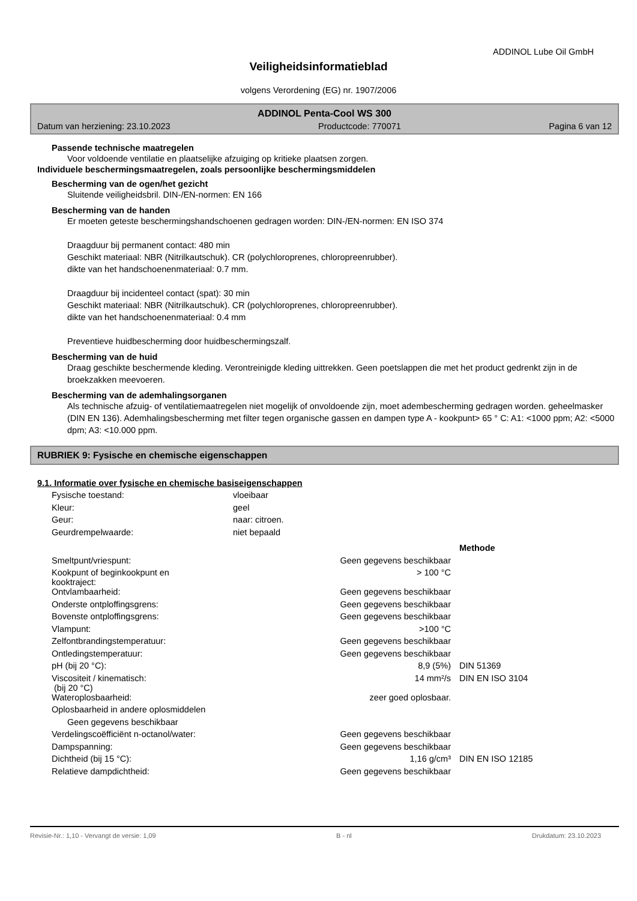ADDINOL Lube Oil GmbH
Veiligheidsinformatieblad
volgens Verordening (EG) nr. 1907/2006
ADDINOL Penta-Cool WS 300
Datum van herziening: 23.10.2023 Productcode: 770071 Pagina 6 van 12
Passende technische maatregelen
Voor voldoende ventilatie en plaatselijke afzuiging op kritieke plaatsen zorgen.
Individuele beschermingsmaatregelen, zoals persoonlijke beschermingsmiddelen
Bescherming van de ogen/het gezicht
Sluitende veiligheidsbril. DIN-/EN-normen: EN 166
Bescherming van de handen
Er moeten geteste beschermingshandschoenen gedragen worden: DIN-/EN-normen: EN ISO 374
Draagduur bij permanent contact: 480 min
Geschikt materiaal: NBR (Nitrilkautschuk). CR (polychloroprenes, chloropreenrubber).
dikte van het handschoenenmateriaal: 0.7 mm.
Draagduur bij incidenteel contact (spat): 30 min
Geschikt materiaal: NBR (Nitrilkautschuk). CR (polychloroprenes, chloropreenrubber).
dikte van het handschoenenmateriaal: 0.4 mm
Preventieve huidbescherming door huidbeschermingszalf.
Bescherming van de huid
Draag geschikte beschermende kleding. Verontreinigde kleding uittrekken. Geen poetslappen die met het product gedrenkt zijn in de broekzakken meevoeren.
Bescherming van de ademhalingsorganen
Als technische afzuig- of ventilatiemaatregelen niet mogelijk of onvoldoende zijn, moet adembescherming gedragen worden. geheelmasker (DIN EN 136). Ademhalingsbescherming met filter tegen organische gassen en dampen type A - kookpunt> 65 ° C: A1: <1000 ppm; A2: <5000 dpm; A3: <10.000 ppm.
RUBRIEK 9: Fysische en chemische eigenschappen
9.1. Informatie over fysische en chemische basiseigenschappen
| Fysische toestand: | vloeibaar |
| Kleur: | geel |
| Geur: | naar: citroen. |
| Geurdrempelwaarde: | niet bepaald |
| | | Methode |
| Smeltpunt/vriespunt: | Geen gegevens beschikbaar | |
| Kookpunt of beginkookpunt en kooktraject: | > 100 °C | |
| Ontvlambaarheid: | Geen gegevens beschikbaar | |
| Onderste ontploffingsgrens: | Geen gegevens beschikbaar | |
| Bovenste ontploffingsgrens: | Geen gegevens beschikbaar | |
| Vlampunt: | >100 °C | |
| Zelfontbrandingstemperatuur: | Geen gegevens beschikbaar | |
| Ontledingstemperatuur: | Geen gegevens beschikbaar | |
| pH (bij 20 °C): | 8,9 (5%) | DIN 51369 |
| Viscositeit / kinematisch: (bij 20 °C) | 14 mm²/s | DIN EN ISO 3104 |
| Wateroplosbaarheid: | zeer goed oplosbaar. | |
| Oplosbaarheid in andere oplosmiddelen | | |
| Geen gegevens beschikbaar | | |
| Verdelingscoëfficiënt n-octanol/water: | Geen gegevens beschikbaar | |
| Dampspanning: | Geen gegevens beschikbaar | |
| Dichtheid (bij 15 °C): | 1,16 g/cm³ | DIN EN ISO 12185 |
| Relatieve dampdichtheid: | Geen gegevens beschikbaar | |
Revisie-Nr.: 1,10 - Vervangt de versie: 1,09 B - nl Drukdatum: 23.10.2023